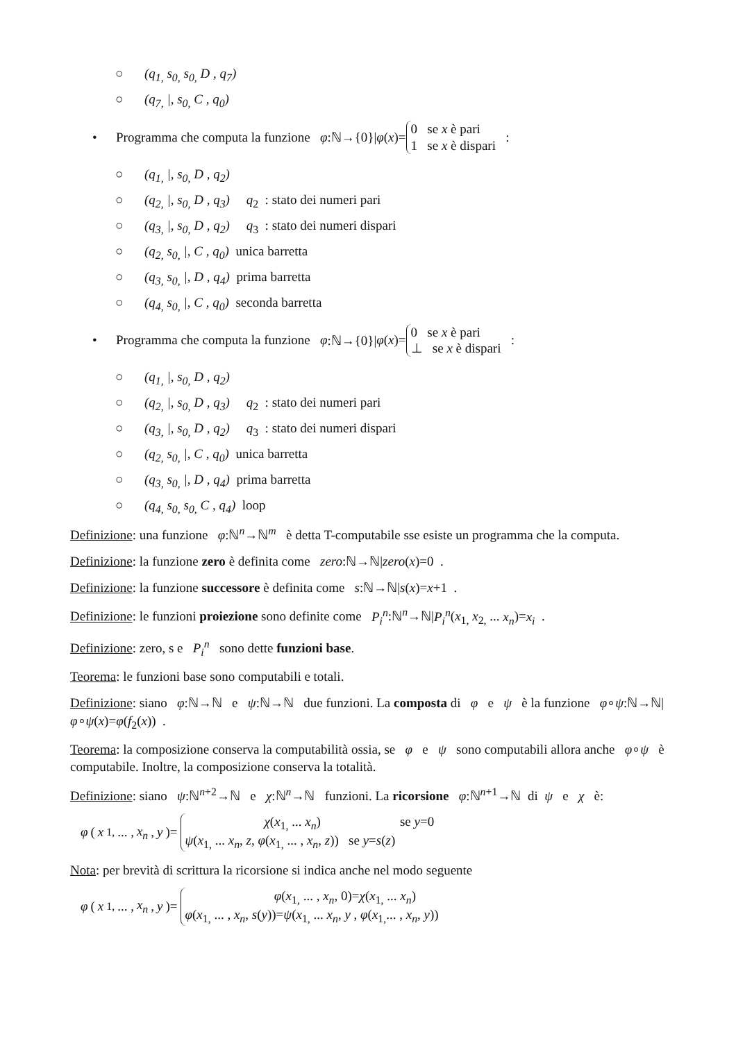○ (q<sub>1,</sub> s<sub>0,</sub> s<sub>0,</sub> D , q<sub>7</sub>)
○ (q<sub>7,</sub> |, s<sub>0,</sub> C , q<sub>0</sub>)
• Programma che computa la funzione φ:ℕ→{0}| φ (x)= 0 se x è pari
1 se x è dispari :
○ (q<sub>1,</sub> |, s<sub>0,</sub> D , q<sub>2</sub>)
○ (q<sub>2,</sub> |, s<sub>0,</sub> D , q<sub>3</sub>) q<sub>2</sub> : stato dei numeri pari
○ (q<sub>3,</sub> |, s<sub>0,</sub> D , q<sub>2</sub>) q<sub>3</sub> : stato dei numeri dispari
○ (q<sub>2,</sub> s<sub>0,</sub> |, C , q<sub>0</sub>) unica barretta
○ (q<sub>3,</sub> s<sub>0,</sub> |, D , q<sub>4</sub>) prima barretta
○ (q<sub>4,</sub> s<sub>0,</sub> |, C , q<sub>0</sub>) seconda barretta
• Programma che computa la funzione φ:ℕ→{0}| φ (x)= 0 se x è pari
⊥ se x è dispari :
○ (q<sub>1,</sub> |, s<sub>0,</sub> D , q<sub>2</sub>)
○ (q<sub>2,</sub> |, s<sub>0,</sub> D , q<sub>3</sub>) q<sub>2</sub> : stato dei numeri pari
○ (q<sub>3,</sub> |, s<sub>0,</sub> D , q<sub>2</sub>) q<sub>3</sub> : stato dei numeri dispari
○ (q<sub>2,</sub> s<sub>0,</sub> |, C , q<sub>0</sub>) unica barretta
○ (q<sub>3,</sub> s<sub>0,</sub> |, D , q<sub>4</sub>) prima barretta
○ (q<sub>4,</sub> s<sub>0,</sub> s<sub>0,</sub> C , q<sub>4</sub>) loop
Definizione: una funzione φ:ℕ<sup>n</sup>→ℕ<sup>m</sup> è detta T-computabile sse esiste un programma che la computa.
Definizione: la funzione zero è definita come zero:ℕ→ℕ|zero(x)=0 .
Definizione: la funzione successore è definita come s:ℕ→ℕ|s(x)=x+1 .
Definizione: le funzioni proiezione sono definite come P<sub>i</sub><sup>n</sup>:ℕ<sup>n</sup>→ℕ|P<sub>i</sub><sup>n</sup>(x<sub>1,</sub> x<sub>2,</sub> ... x<sub>n</sub>)=x<sub>i</sub> .
Definizione: zero, s e P<sub>i</sub><sup>n</sup> sono dette funzioni base.
Teorema: le funzioni base sono computabili e totali.
Definizione: siano φ:ℕ→ℕ e ψ:ℕ→ℕ due funzioni. La composta di φ e ψ è la funzione φ∘ψ:ℕ→ℕ|φ∘ψ(x)=φ(f<sub>2</sub>(x)) .
Teorema: la composizione conserva la computabilità ossia, se φ e ψ sono computabili allora anche φ∘ψ è computabile. Inoltre, la composizione conserva la totalità.
Definizione: siano ψ:ℕ<sup>n+2</sup>→ℕ e χ:ℕ<sup>n</sup>→ℕ funzioni. La ricorsione φ:ℕ<sup>n+1</sup>→ℕ di ψ e χ è:
φ (x<sub>1,</sub> ... , x<sub>n</sub>, y)= χ(x<sub>1,</sub> ... x<sub>n</sub>) se y=0
ψ(x<sub>1,</sub> ... x<sub>n</sub>, z, φ(x<sub>1,</sub> ... , x<sub>n</sub>, z)) se y=s(z)
Nota: per brevità di scrittura la ricorsione si indica anche nel modo seguente
φ (x<sub>1,</sub> ... , x<sub>n</sub>, y)= φ(x<sub>1,</sub> ... , x<sub>n</sub>, 0)=χ(x<sub>1,</sub> ... x<sub>n</sub>)
φ(x<sub>1,</sub> ... , x<sub>n</sub>, s(y))=ψ(x<sub>1,</sub> ... x<sub>n</sub>, y , φ(x<sub>1,</sub>... , x<sub>n</sub>, y))